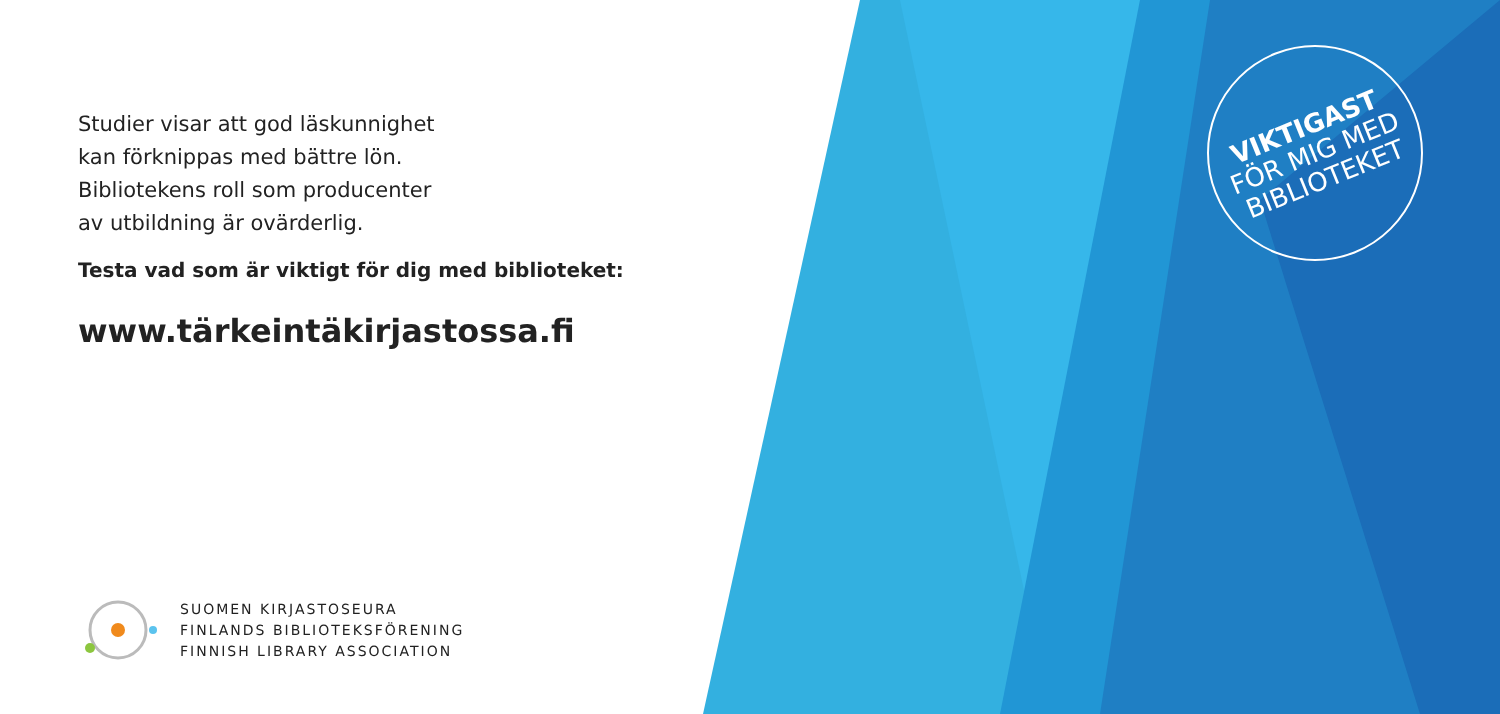Studier visar att god läskunnighet
kan förknippas med bättre lön.
Bibliotekens roll som producenter
av utbildning är ovärderlig.
Testa vad som är viktigt för dig med biblioteket:
www.tärkeintäkirjastossa.fi
SUOMEN KIRJASTOSEURA
FINLANDS BIBLIOTEKSFÖRENING
FINNISH LIBRARY ASSOCIATION
VIKTIGAST
FÖR MIG MED
BIBLIOTEKET